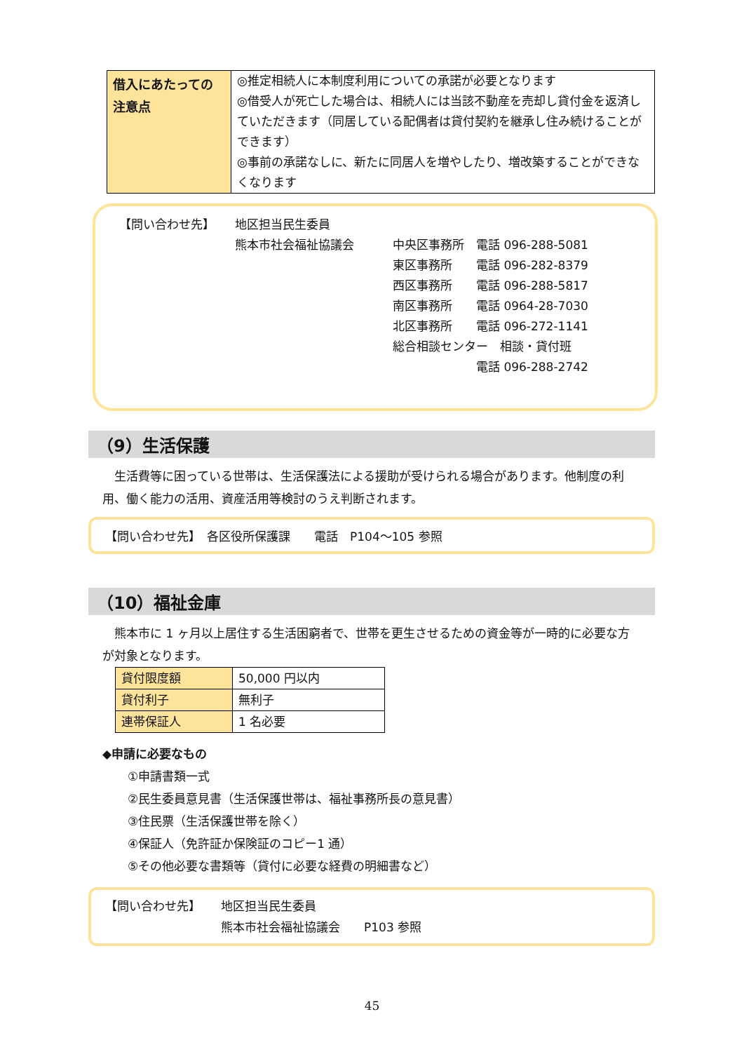| 借入にあたっての注意点 | ◎推定相続人に本制度利用についての承諾が必要となります ◎借受人が死亡した場合は、相続人には当該不動産を売却し貸付金を返済していただきます（同居している配偶者は貸付契約を継承し住み続けることができます） ◎事前の承諾なしに、新たに同居人を増やしたり、増改築することができなくなります |
【問い合わせ先】 地区担当民生委員
熊本市社会福祉協議会 中央区事務所　電話 096-288-5081
東区事務所　　電話 096-282-8379
西区事務所　　電話 096-288-5817
南区事務所　　電話 0964-28-7030
北区事務所　　電話 096-272-1141
総合相談センター　相談・貸付班
　　　　　　　電話 096-288-2742
（9）生活保護
生活費等に困っている世帯は、生活保護法による援助が受けられる場合があります。他制度の利用、働く能力の活用、資産活用等検討のうえ判断されます。
【問い合わせ先】　各区役所保護課　　電話　P104～105 参照
（10）福祉金庫
熊本市に 1 ヶ月以上居住する生活困窮者で、世帯を更生させるための資金等が一時的に必要な方が対象となります。
| 貸付限度額 | 50,000 円以内 |
| 貸付利子 | 無利子 |
| 連帯保証人 | 1 名必要 |
◆申請に必要なもの
①申請書類一式
②民生委員意見書（生活保護世帯は、福祉事務所長の意見書）
③住民票（生活保護世帯を除く）
④保証人（免許証か保険証のコピー1 通）
⑤その他必要な書類等（貸付に必要な経費の明細書など）
【問い合わせ先】 地区担当民生委員
熊本市社会福祉協議会　　P103 参照
45